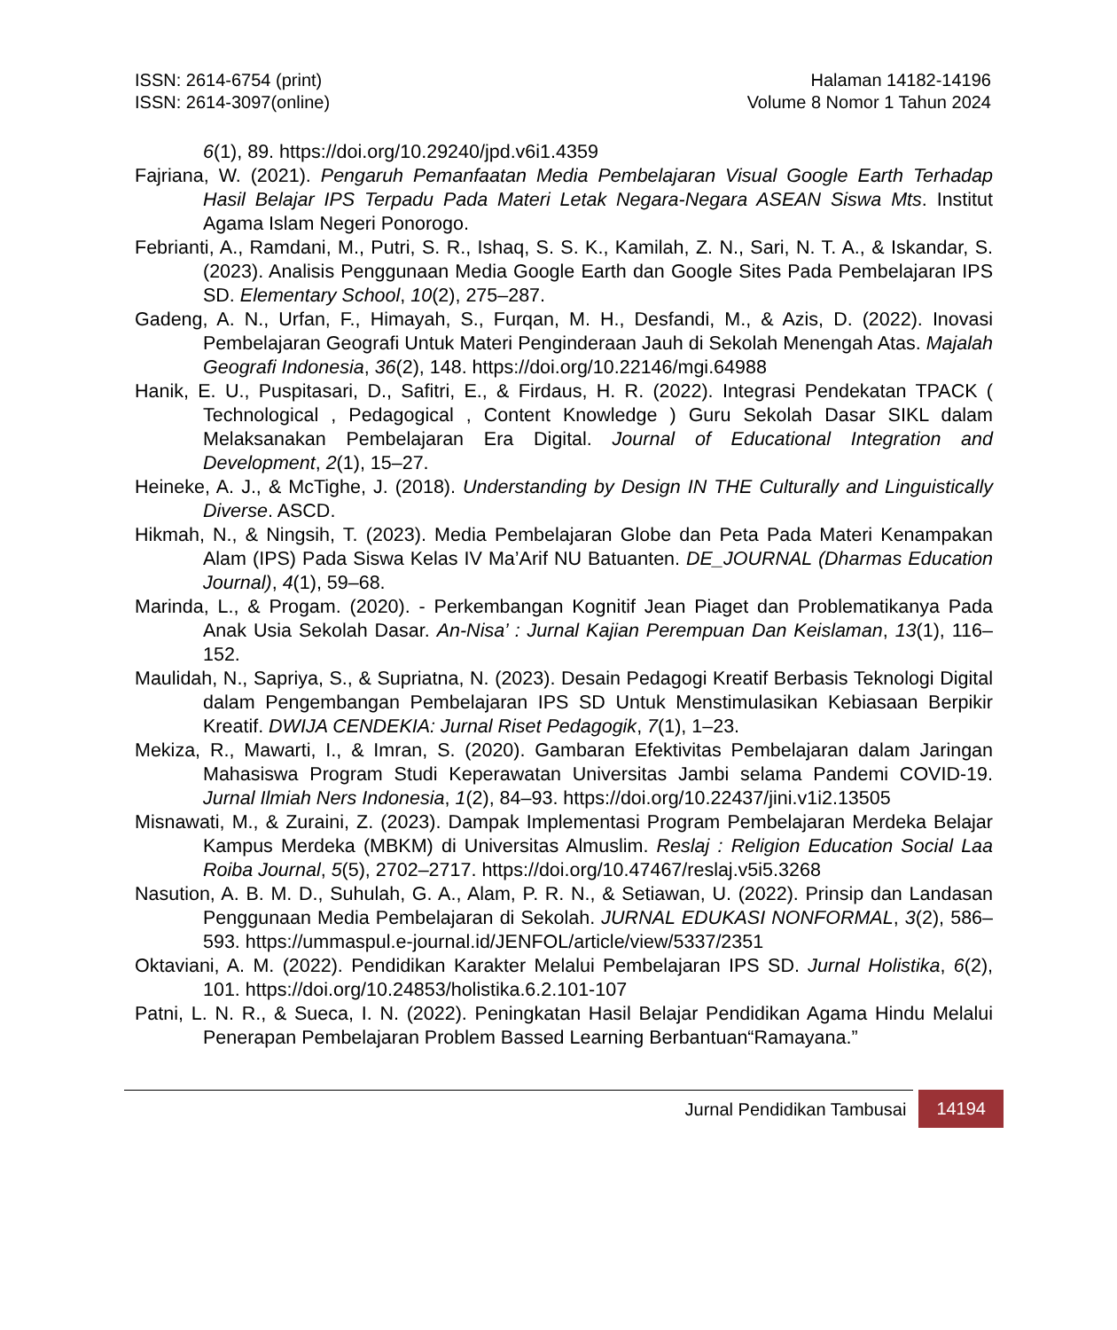ISSN: 2614-6754 (print)
ISSN: 2614-3097(online)
Halaman 14182-14196
Volume 8 Nomor 1 Tahun 2024
6(1), 89. https://doi.org/10.29240/jpd.v6i1.4359
Fajriana, W. (2021). Pengaruh Pemanfaatan Media Pembelajaran Visual Google Earth Terhadap Hasil Belajar IPS Terpadu Pada Materi Letak Negara-Negara ASEAN Siswa Mts. Institut Agama Islam Negeri Ponorogo.
Febrianti, A., Ramdani, M., Putri, S. R., Ishaq, S. S. K., Kamilah, Z. N., Sari, N. T. A., & Iskandar, S. (2023). Analisis Penggunaan Media Google Earth dan Google Sites Pada Pembelajaran IPS SD. Elementary School, 10(2), 275–287.
Gadeng, A. N., Urfan, F., Himayah, S., Furqan, M. H., Desfandi, M., & Azis, D. (2022). Inovasi Pembelajaran Geografi Untuk Materi Penginderaan Jauh di Sekolah Menengah Atas. Majalah Geografi Indonesia, 36(2), 148. https://doi.org/10.22146/mgi.64988
Hanik, E. U., Puspitasari, D., Safitri, E., & Firdaus, H. R. (2022). Integrasi Pendekatan TPACK ( Technological , Pedagogical , Content Knowledge ) Guru Sekolah Dasar SIKL dalam Melaksanakan Pembelajaran Era Digital. Journal of Educational Integration and Development, 2(1), 15–27.
Heineke, A. J., & McTighe, J. (2018). Understanding by Design IN THE Culturally and Linguistically Diverse. ASCD.
Hikmah, N., & Ningsih, T. (2023). Media Pembelajaran Globe dan Peta Pada Materi Kenampakan Alam (IPS) Pada Siswa Kelas IV Ma’Arif NU Batuanten. DE_JOURNAL (Dharmas Education Journal), 4(1), 59–68.
Marinda, L., & Progam. (2020). - Perkembangan Kognitif Jean Piaget dan Problematikanya Pada Anak Usia Sekolah Dasar. An-Nisa’ : Jurnal Kajian Perempuan Dan Keislaman, 13(1), 116–152.
Maulidah, N., Sapriya, S., & Supriatna, N. (2023). Desain Pedagogi Kreatif Berbasis Teknologi Digital dalam Pengembangan Pembelajaran IPS SD Untuk Menstimulasikan Kebiasaan Berpikir Kreatif. DWIJA CENDEKIA: Jurnal Riset Pedagogik, 7(1), 1–23.
Mekiza, R., Mawarti, I., & Imran, S. (2020). Gambaran Efektivitas Pembelajaran dalam Jaringan Mahasiswa Program Studi Keperawatan Universitas Jambi selama Pandemi COVID-19. Jurnal Ilmiah Ners Indonesia, 1(2), 84–93. https://doi.org/10.22437/jini.v1i2.13505
Misnawati, M., & Zuraini, Z. (2023). Dampak Implementasi Program Pembelajaran Merdeka Belajar Kampus Merdeka (MBKM) di Universitas Almuslim. Reslaj : Religion Education Social Laa Roiba Journal, 5(5), 2702–2717. https://doi.org/10.47467/reslaj.v5i5.3268
Nasution, A. B. M. D., Suhulah, G. A., Alam, P. R. N., & Setiawan, U. (2022). Prinsip dan Landasan Penggunaan Media Pembelajaran di Sekolah. JURNAL EDUKASI NONFORMAL, 3(2), 586–593. https://ummaspul.e-journal.id/JENFOL/article/view/5337/2351
Oktaviani, A. M. (2022). Pendidikan Karakter Melalui Pembelajaran IPS SD. Jurnal Holistika, 6(2), 101. https://doi.org/10.24853/holistika.6.2.101-107
Patni, L. N. R., & Sueca, I. N. (2022). Peningkatan Hasil Belajar Pendidikan Agama Hindu Melalui Penerapan Pembelajaran Problem Bassed Learning Berbantuan“Ramayana.”
Jurnal Pendidikan Tambusai 14194